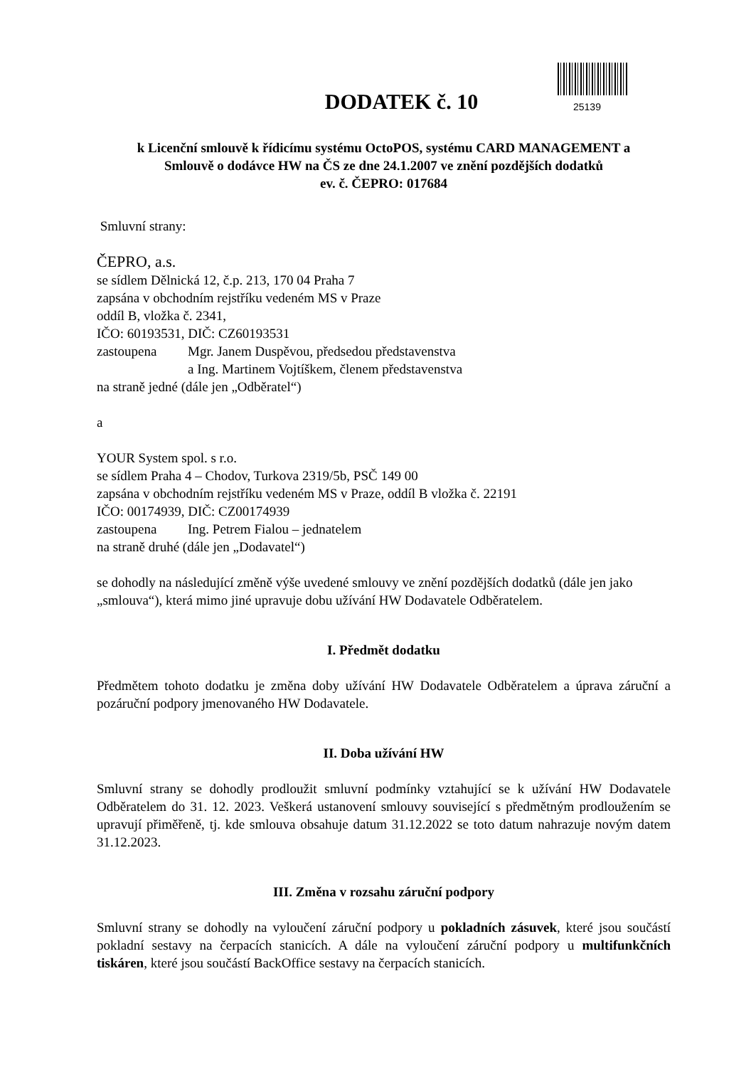25139
DODATEK č. 10
k Licenční smlouvě k řídicímu systému OctoPOS, systému CARD MANAGEMENT a
Smlouvě o dodávce HW na ČS ze dne 24.1.2007 ve znění pozdějších dodatků
ev. č. ČEPRO: 017684
Smluvní strany:
ČEPRO, a.s.
se sídlem Dělnická 12, č.p. 213, 170 04 Praha 7
zapsána v obchodním rejstříku vedeném MS v Praze
oddíl B, vložka č. 2341,
IČO: 60193531, DIČ: CZ60193531
zastoupena Mgr. Janem Duspěvou, předsedou představenstva
a Ing. Martinem Vojtíškem, členem představenstva
na straně jedné (dále jen „Odběratel“)
a
YOUR System spol. s r.o.
se sídlem Praha 4 – Chodov, Turkova 2319/5b, PSČ 149 00
zapsána v obchodním rejstříku vedeném MS v Praze, oddíl B vložka č. 22191
IČO: 00174939, DIČ: CZ00174939
zastoupena Ing. Petrem Fialou – jednatelem
na straně druhé (dále jen „Dodavatel“)
se dohodly na následující změně výše uvedené smlouvy ve znění pozdějších dodatků (dále jen jako „smlouva“), která mimo jiné upravuje dobu užívání HW Dodavatele Odběratelem.
I. Předmět dodatku
Předmětem tohoto dodatku je změna doby užívání HW Dodavatele Odběratelem a úprava záruční a pozáruční podpory jmenovaného HW Dodavatele.
II. Doba užívání HW
Smluvní strany se dohodly prodloužit smluvní podmínky vztahující se k užívání HW Dodavatele Odběratelem do 31. 12. 2023. Veškerá ustanovení smlouvy související s předmětným prodloužením se upravují přiměřeně, tj. kde smlouva obsahuje datum 31.12.2022 se toto datum nahrazuje novým datem 31.12.2023.
III. Změna v rozsahu záruční podpory
Smluvní strany se dohodly na vyloučení záruční podpory u pokladních zásuvek, které jsou součástí pokladní sestavy na čerpacích stanicích. A dále na vyloučení záruční podpory u multifunkčních tiskáren, které jsou součástí BackOffice sestavy na čerpacích stanicích.